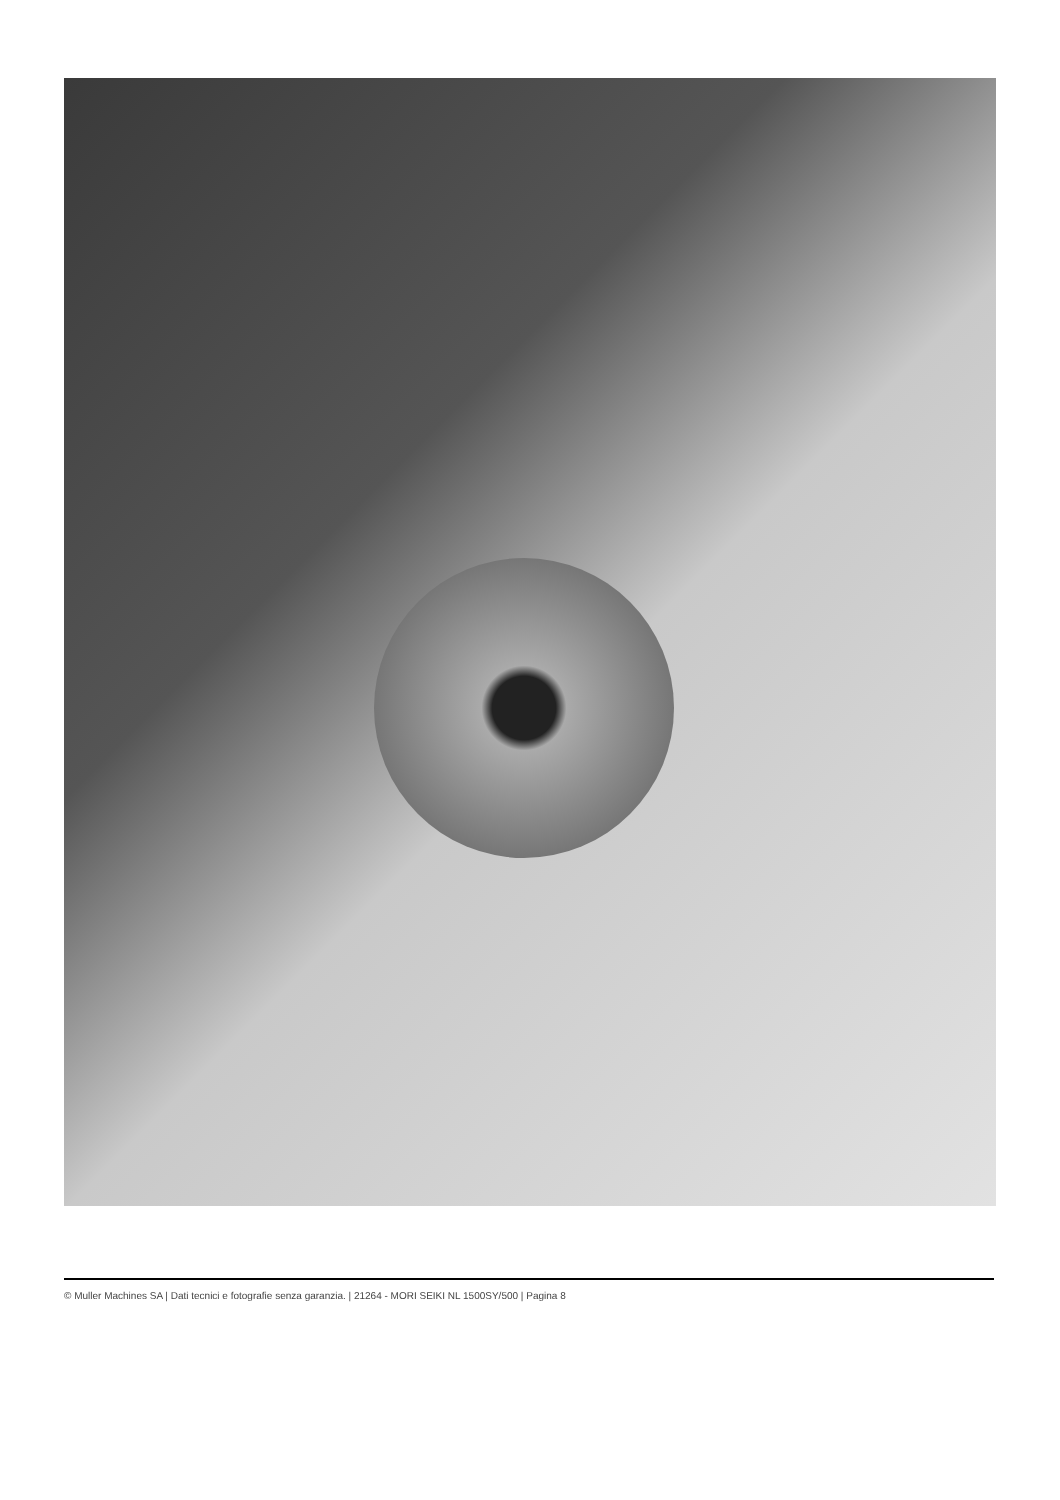© Muller Machines SA | Dati tecnici e fotografie senza garanzia. | 21264 - MORI SEIKI NL 1500SY/500 | Pagina 8